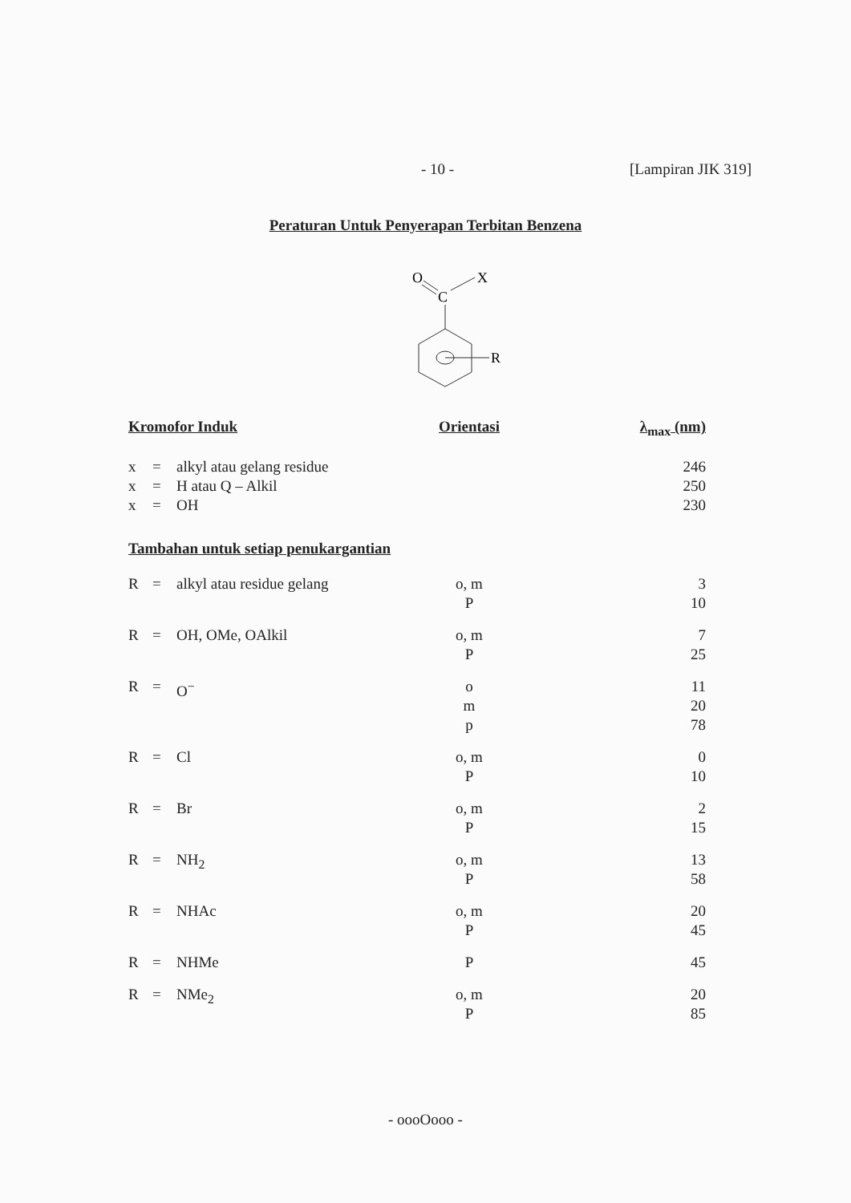- 10 - [Lampiran JIK 319]
Peraturan Untuk Penyerapan Terbitan Benzena
O
C
X
R
| Kromofor Induk | | | Orientasi | λ<sub>max</sub> (nm) |
| --- | --- | --- | --- | --- |
| x | = | alkyl atau gelang residue | | 246 |
| x | = | H atau Q – Alkil | | 250 |
| x | = | OH | | 230 |
| Tambahan untuk setiap penukargantian | | | | |
| R | = | alkyl atau residue gelang | o, m P | 3 10 |
| R | = | OH, OMe, OAlkil | o, m P | 7 25 |
| R | = | O<sup>−</sup> | o m p | 11 20 78 |
| R | = | Cl | o, m P | 0 10 |
| R | = | Br | o, m P | 2 15 |
| R | = | NH<sub>2</sub> | o, m P | 13 58 |
| R | = | NHAc | o, m P | 20 45 |
| R | = | NHMe | P | 45 |
| R | = | NMe<sub>2</sub> | o, m P | 20 85 |
- oooOooo -